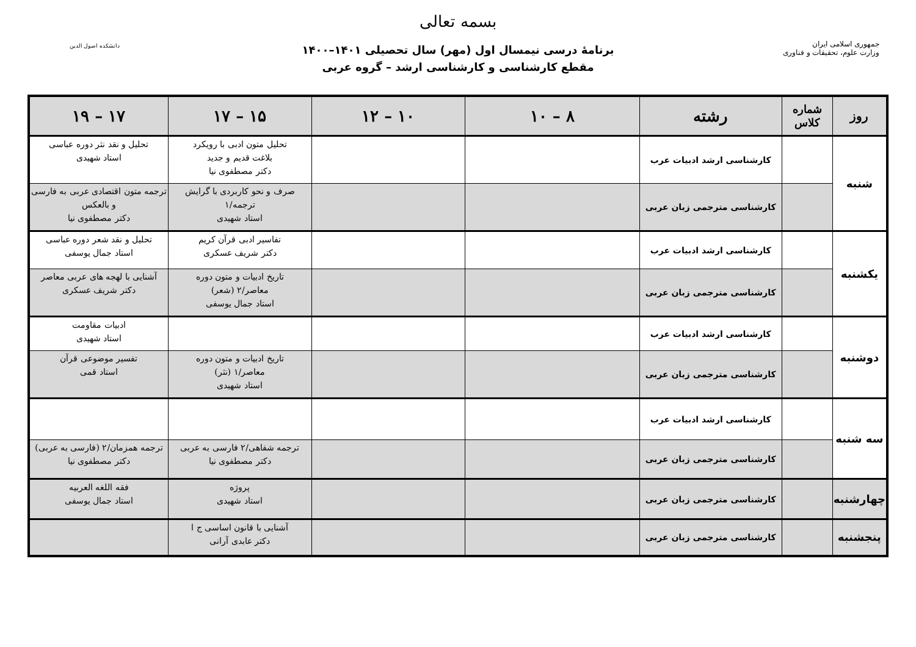بسمه تعالی
برنامهٔ درسی نیمسال اول (مهر) سال تحصیلی ۱۴۰۱–۱۴۰۰
مقطع کارشناسی و کارشناسی ارشد – گروه عربی
جمهوری اسلامی ایران
وزارت علوم، تحقیقات و فناوری
دانشکده اصول الدین
| روز | شماره کلاس | رشته | ۸ – ۱۰ | ۱۰ – ۱۲ | ۱۵ – ۱۷ | ۱۷ – ۱۹ |
| --- | --- | --- | --- | --- | --- | --- |
| شنبه | | کارشناسی ارشد ادبیات عرب | | | تحلیل متون ادبی با رویکرد بلاغت قدیم و جدید دکتر مصطفوی نیا | تحلیل و نقد نثر دوره عباسی استاد شهیدی |
| | | کارشناسی مترجمی زبان عربی | | | صرف و نحو کاربردی با گرایش ترجمه/۱ استاد شهیدی | ترجمه متون اقتصادی عربی به فارسی و بالعکس دکتر مصطفوی نیا |
| یکشنبه | | کارشناسی ارشد ادبیات عرب | | | تفاسیر ادبی قرآن کریم دکتر شریف عسکری | تحلیل و نقد شعر دوره عباسی استاد جمال یوسفی |
| | | کارشناسی مترجمی زبان عربی | | | تاریخ ادبیات و متون دوره معاصر/۲ (شعر) استاد جمال یوسفی | آشنایی با لهجه های عربی معاصر دکتر شریف عسکری |
| دوشنبه | | کارشناسی ارشد ادبیات عرب | | | | ادبیات مقاومت استاد شهیدی |
| | | کارشناسی مترجمی زبان عربی | | | تاریخ ادبیات و متون دوره معاصر/۱ (نثر) استاد شهیدی | تفسیر موضوعی قرآن استاد قمی |
| سه شنبه | | کارشناسی ارشد ادبیات عرب | | | | |
| | | کارشناسی مترجمی زبان عربی | | | ترجمه شفاهی/۲ فارسی به عربی دکتر مصطفوی نیا | ترجمه همزمان/۲ (فارسی به عربی) دکتر مصطفوی نیا |
| چهارشنبه | | کارشناسی مترجمی زبان عربی | | | پروژه استاد شهیدی | فقه اللغه العربیه استاد جمال یوسفی |
| پنجشنبه | | کارشناسی مترجمی زبان عربی | | | آشنایی با قانون اساسی ج ا دکتر عابدی آرانی | |